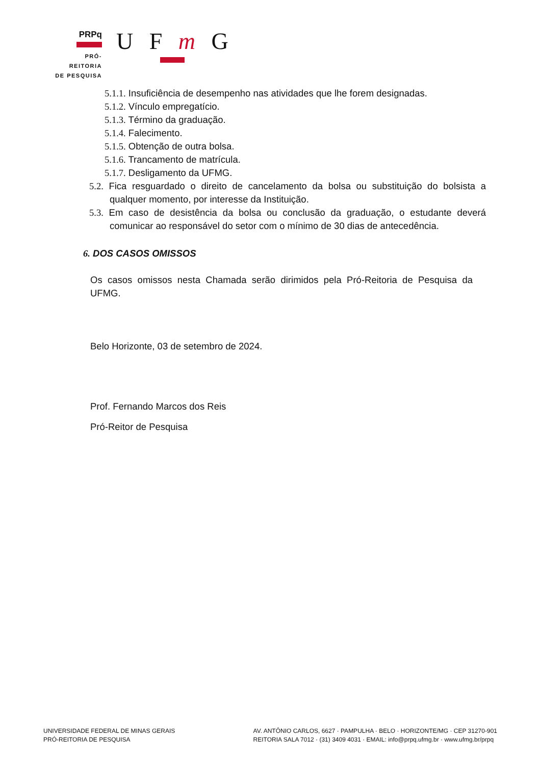PRPq
PRÓ-REITORIA
DE PESQUISA
U F m G
5.1.1. Insuficiência de desempenho nas atividades que lhe forem designadas.
5.1.2. Vínculo empregatício.
5.1.3. Término da graduação.
5.1.4. Falecimento.
5.1.5. Obtenção de outra bolsa.
5.1.6. Trancamento de matrícula.
5.1.7. Desligamento da UFMG.
5.2. Fica resguardado o direito de cancelamento da bolsa ou substituição do bolsista a qualquer momento, por interesse da Instituição.
5.3. Em caso de desistência da bolsa ou conclusão da graduação, o estudante deverá comunicar ao responsável do setor com o mínimo de 30 dias de antecedência.
6. DOS CASOS OMISSOS
Os casos omissos nesta Chamada serão dirimidos pela Pró-Reitoria de Pesquisa da UFMG.
Belo Horizonte, 03 de setembro de 2024.
Prof. Fernando Marcos dos Reis
Pró-Reitor de Pesquisa
UNIVERSIDADE FEDERAL DE MINAS GERAIS
PRÓ-REITORIA DE PESQUISA
AV. ANTÔNIO CARLOS, 6627 · PAMPULHA · BELO · HORIZONTE/MG · CEP 31270-901
REITORIA SALA 7012 · (31) 3409 4031 · EMAIL: info@prpq.ufmg.br · www.ufmg.br/prpq